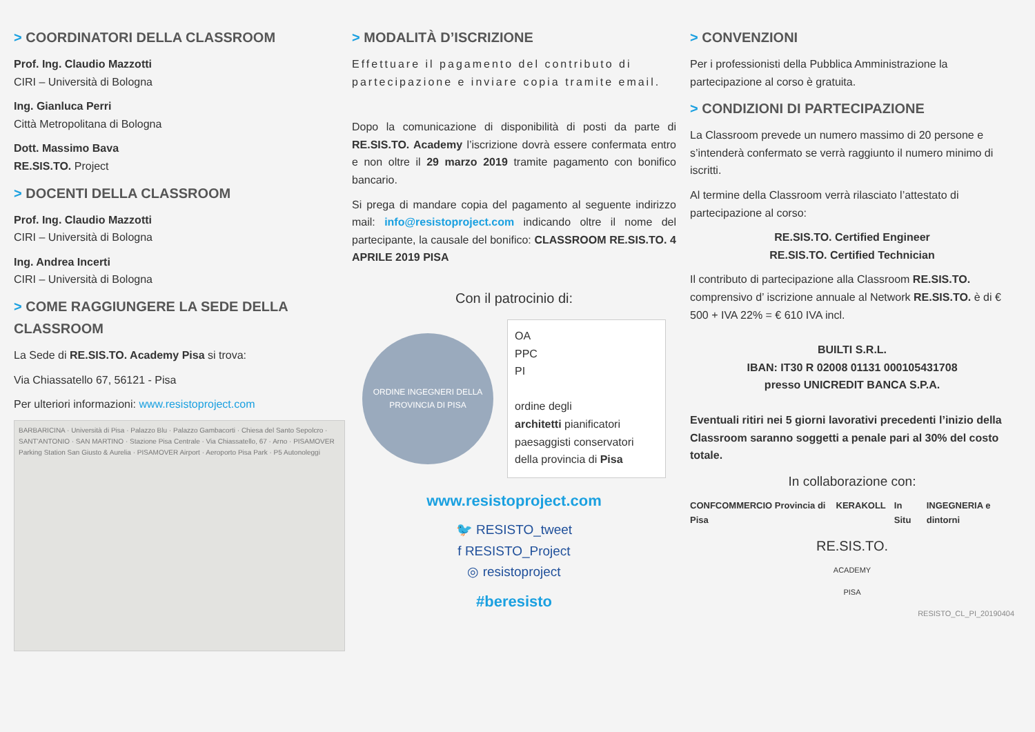> COORDINATORI DELLA CLASSROOM
Prof. Ing. Claudio Mazzotti
CIRI – Università di Bologna
Ing. Gianluca Perri
Città Metropolitana di Bologna
Dott. Massimo Bava
RE.SIS.TO. Project
> DOCENTI DELLA CLASSROOM
Prof. Ing. Claudio Mazzotti
CIRI – Università di Bologna
Ing. Andrea Incerti
CIRI – Università di Bologna
> COME RAGGIUNGERE LA SEDE DELLA CLASSROOM
La Sede di RE.SIS.TO. Academy Pisa si trova:
Via Chiassatello 67, 56121 - Pisa
Per ulteriori informazioni: www.resistoproject.com
BARBARICINA · Università di Pisa · Palazzo Blu · Palazzo Gambacorti · Chiesa del Santo Sepolcro · SANT'ANTONIO · SAN MARTINO · Stazione Pisa Centrale · Via Chiassatello, 67 · Arno · PISAMOVER Parking Station San Giusto & Aurelia · PISAMOVER Airport · Aeroporto Pisa Park · P5 Autonoleggi
> MODALITÀ D’ISCRIZIONE
Effettuare il pagamento del contributo di partecipazione e inviare copia tramite email.
Dopo la comunicazione di disponibilità di posti da parte di RE.SIS.TO. Academy l’iscrizione dovrà essere confermata entro e non oltre il 29 marzo 2019 tramite pagamento con bonifico bancario.
Si prega di mandare copia del pagamento al seguente indirizzo mail: info@resistoproject.com indicando oltre il nome del partecipante, la causale del bonifico: CLASSROOM RE.SIS.TO. 4 APRILE 2019 PISA
Con il patrocinio di:
ORDINE INGEGNERI DELLA PROVINCIA DI PISA
OA
PPC
PI
ordine degli
architetti pianificatori paesaggisti conservatori
della provincia di Pisa
www.resistoproject.com
🐦 RESISTO_tweet
f RESISTO_Project
◎ resistoproject
#beresisto
> CONVENZIONI
Per i professionisti della Pubblica Amministrazione la partecipazione al corso è gratuita.
> CONDIZIONI DI PARTECIPAZIONE
La Classroom prevede un numero massimo di 20 persone e s’intenderà confermato se verrà raggiunto il numero minimo di iscritti.
Al termine della Classroom verrà rilasciato l’attestato di partecipazione al corso:
RE.SIS.TO. Certified Engineer
RE.SIS.TO. Certified Technician
Il contributo di partecipazione alla Classroom RE.SIS.TO. comprensivo d’ iscrizione annuale al Network RE.SIS.TO. è di € 500 + IVA 22% = € 610 IVA incl.
BUILTI S.R.L.
IBAN: IT30 R 02008 01131 000105431708
presso UNICREDIT BANCA S.P.A.
Eventuali ritiri nei 5 giorni lavorativi precedenti l’inizio della Classroom saranno soggetti a penale pari al 30% del costo totale.
In collaborazione con:
CONFCOMMERCIO Provincia di Pisa KERAKOLL In Situ INGEGNERIA e dintorni
RE.SIS.TO.
ACADEMY
PISA
RESISTO_CL_PI_20190404